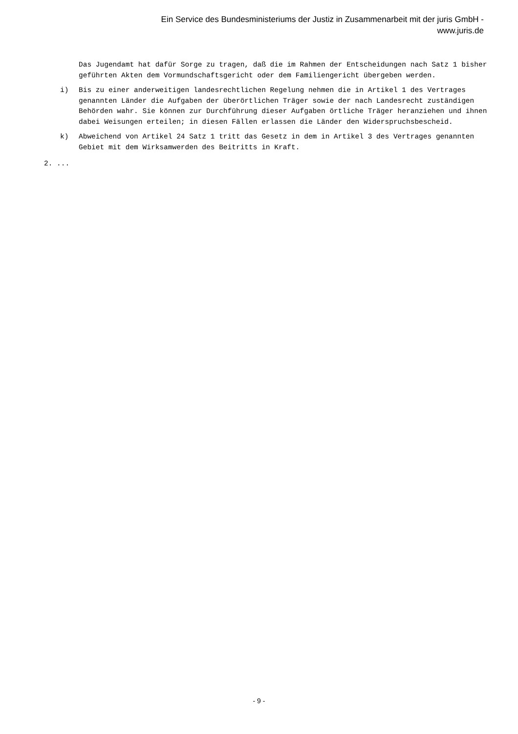Ein Service des Bundesministeriums der Justiz in Zusammenarbeit mit der juris GmbH -
www.juris.de
Das Jugendamt hat dafür Sorge zu tragen, daß die im Rahmen der Entscheidungen nach Satz 1 bisher geführten Akten dem Vormundschaftsgericht oder dem Familiengericht übergeben werden.
i) Bis zu einer anderweitigen landesrechtlichen Regelung nehmen die in Artikel 1 des Vertrages genannten Länder die Aufgaben der überörtlichen Träger sowie der nach Landesrecht zuständigen Behörden wahr. Sie können zur Durchführung dieser Aufgaben örtliche Träger heranziehen und ihnen dabei Weisungen erteilen; in diesen Fällen erlassen die Länder den Widerspruchsbescheid.
k) Abweichend von Artikel 24 Satz 1 tritt das Gesetz in dem in Artikel 3 des Vertrages genannten Gebiet mit dem Wirksamwerden des Beitritts in Kraft.
2. ...
- 9 -